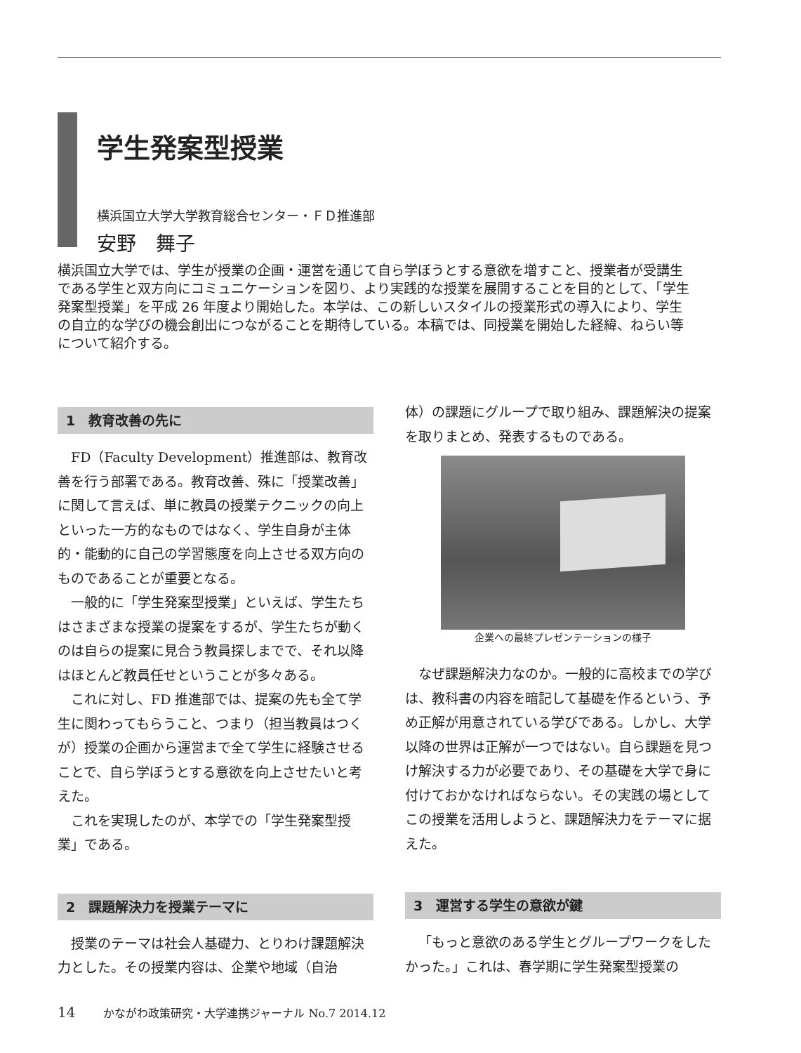学生発案型授業
横浜国立大学大学教育総合センター・ＦＤ推進部
安野　舞子
横浜国立大学では、学生が授業の企画・運営を通じて自ら学ぼうとする意欲を増すこと、授業者が受講生である学生と双方向にコミュニケーションを図り、より実践的な授業を展開することを目的として、「学生発案型授業」を平成 26 年度より開始した。本学は、この新しいスタイルの授業形式の導入により、学生の自立的な学びの機会創出につながることを期待している。本稿では、同授業を開始した経緯、ねらい等について紹介する。
1　教育改善の先に
FD（Faculty Development）推進部は、教育改善を行う部署である。教育改善、殊に「授業改善」に関して言えば、単に教員の授業テクニックの向上といった一方的なものではなく、学生自身が主体的・能動的に自己の学習態度を向上させる双方向のものであることが重要となる。
一般的に「学生発案型授業」といえば、学生たちはさまざまな授業の提案をするが、学生たちが動くのは自らの提案に見合う教員探しまでで、それ以降はほとんど教員任せということが多々ある。
これに対し、FD 推進部では、提案の先も全て学生に関わってもらうこと、つまり（担当教員はつくが）授業の企画から運営まで全て学生に経験させることで、自ら学ぼうとする意欲を向上させたいと考えた。
これを実現したのが、本学での「学生発案型授業」である。
2　課題解決力を授業テーマに
授業のテーマは社会人基礎力、とりわけ課題解決力とした。その授業内容は、企業や地域（自治
体）の課題にグループで取り組み、課題解決の提案を取りまとめ、発表するものである。
企業への最終プレゼンテーションの様子
なぜ課題解決力なのか。一般的に高校までの学びは、教科書の内容を暗記して基礎を作るという、予め正解が用意されている学びである。しかし、大学以降の世界は正解が一つではない。自ら課題を見つけ解決する力が必要であり、その基礎を大学で身に付けておかなければならない。その実践の場としてこの授業を活用しようと、課題解決力をテーマに据えた。
3　運営する学生の意欲が鍵
「もっと意欲のある学生とグループワークをしたかった。」これは、春学期に学生発案型授業の
14 かながわ政策研究・大学連携ジャーナル No.7 2014.12